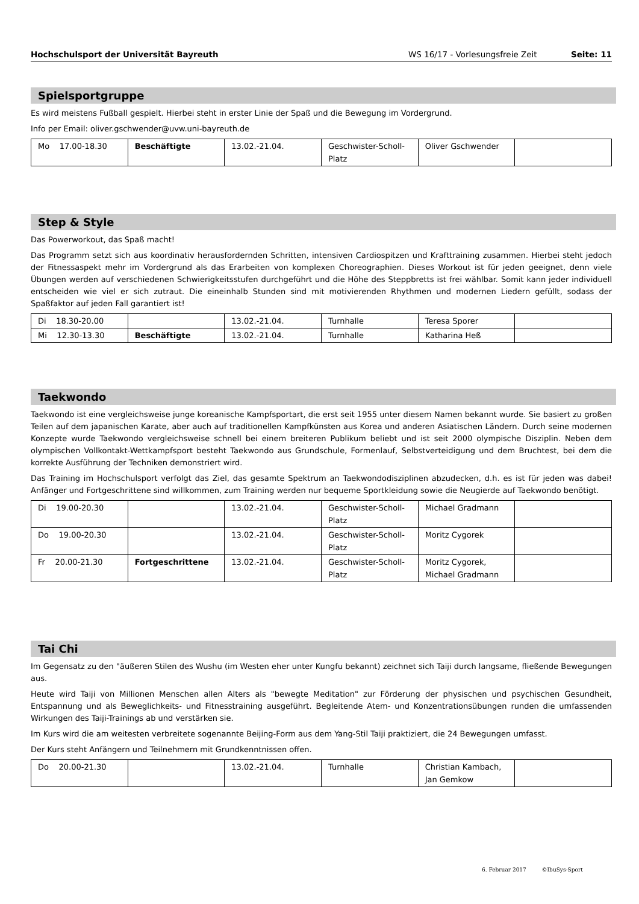Hochschulsport der Universität Bayreuth WS 16/17 - Vorlesungsfreie Zeit Seite: 11
Spielsportgruppe
Es wird meistens Fußball gespielt. Hierbei steht in erster Linie der Spaß und die Bewegung im Vordergrund.
Info per Email: oliver.gschwender@uvw.uni-bayreuth.de
| Mo 17.00-18.30 | Beschäftigte | 13.02.-21.04. | Geschwister-Scholl-Platz | Oliver Gschwender | |
Step & Style
Das Powerworkout, das Spaß macht!
Das Programm setzt sich aus koordinativ herausfordernden Schritten, intensiven Cardiospitzen und Krafttraining zusammen. Hierbei steht jedoch der Fitnessaspekt mehr im Vordergrund als das Erarbeiten von komplexen Choreographien. Dieses Workout ist für jeden geeignet, denn viele Übungen werden auf verschiedenen Schwierigkeitsstufen durchgeführt und die Höhe des Steppbretts ist frei wählbar. Somit kann jeder individuell entscheiden wie viel er sich zutraut. Die eineinhalb Stunden sind mit motivierenden Rhythmen und modernen Liedern gefüllt, sodass der Spaßfaktor auf jeden Fall garantiert ist!
| Di 18.30-20.00 | | 13.02.-21.04. | Turnhalle | Teresa Sporer | |
| Mi 12.30-13.30 | Beschäftigte | 13.02.-21.04. | Turnhalle | Katharina Heß | |
Taekwondo
Taekwondo ist eine vergleichsweise junge koreanische Kampfsportart, die erst seit 1955 unter diesem Namen bekannt wurde. Sie basiert zu großen Teilen auf dem japanischen Karate, aber auch auf traditionellen Kampfkünsten aus Korea und anderen Asiatischen Ländern. Durch seine modernen Konzepte wurde Taekwondo vergleichsweise schnell bei einem breiteren Publikum beliebt und ist seit 2000 olympische Disziplin. Neben dem olympischen Vollkontakt-Wettkampfsport besteht Taekwondo aus Grundschule, Formenlauf, Selbstverteidigung und dem Bruchtest, bei dem die korrekte Ausführung der Techniken demonstriert wird.
Das Training im Hochschulsport verfolgt das Ziel, das gesamte Spektrum an Taekwondodisziplinen abzudecken, d.h. es ist für jeden was dabei! Anfänger und Fortgeschrittene sind willkommen, zum Training werden nur bequeme Sportkleidung sowie die Neugierde auf Taekwondo benötigt.
| Di 19.00-20.30 | | 13.02.-21.04. | Geschwister-Scholl-Platz | Michael Gradmann | |
| Do 19.00-20.30 | | 13.02.-21.04. | Geschwister-Scholl-Platz | Moritz Cygorek | |
| Fr 20.00-21.30 | Fortgeschrittene | 13.02.-21.04. | Geschwister-Scholl-Platz | Moritz Cygorek, Michael Gradmann | |
Tai Chi
Im Gegensatz zu den "äußeren Stilen des Wushu (im Westen eher unter Kungfu bekannt) zeichnet sich Taiji durch langsame, fließende Bewegungen aus.
Heute wird Taiji von Millionen Menschen allen Alters als "bewegte Meditation" zur Förderung der physischen und psychischen Gesundheit, Entspannung und als Beweglichkeits- und Fitnesstraining ausgeführt. Begleitende Atem- und Konzentrationsübungen runden die umfassenden Wirkungen des Taiji-Trainings ab und verstärken sie.
Im Kurs wird die am weitesten verbreitete sogenannte Beijing-Form aus dem Yang-Stil Taiji praktiziert, die 24 Bewegungen umfasst.
Der Kurs steht Anfängern und Teilnehmern mit Grundkenntnissen offen.
| Do 20.00-21.30 | | 13.02.-21.04. | Turnhalle | Christian Kambach, Jan Gemkow | |
6. Februar 2017 ©IbuSys-Sport